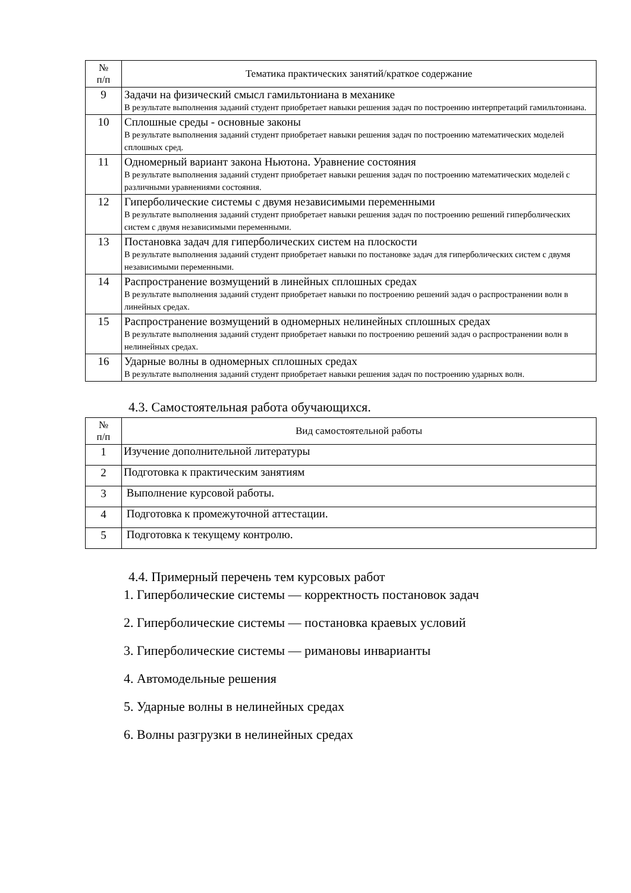| № п/п | Тематика практических занятий/краткое содержание |
| --- | --- |
| 9 | Задачи на физический смысл гамильтониана в механике В результате выполнения заданий студент приобретает навыки решения задач по построению интерпретаций гамильтониана. |
| 10 | Сплошные среды - основные законы В результате выполнения заданий студент приобретает навыки решения задач по построению математических моделей сплошных сред. |
| 11 | Одномерный вариант закона Ньютона. Уравнение состояния В результате выполнения заданий студент приобретает навыки решения задач по построению математических моделей с различными уравнениями состояния. |
| 12 | Гиперболические системы с двумя независимыми переменными В результате выполнения заданий студент приобретает навыки решения задач по построению решений гиперболических систем с двумя независимыми переменными. |
| 13 | Постановка задач для гиперболических систем на плоскости В результате выполнения заданий студент приобретает навыки по постановке задач для гиперболических систем с двумя независимыми переменными. |
| 14 | Распространение возмущений в линейных сплошных средах В результате выполнения заданий студент приобретает навыки по построению решений задач о распространении волн в линейных средах. |
| 15 | Распространение возмущений в одномерных нелинейных сплошных средах В результате выполнения заданий студент приобретает навыки по построению решений задач о распространении волн в нелинейных средах. |
| 16 | Ударные волны в одномерных сплошных средах В результате выполнения заданий студент приобретает навыки решения задач по построению ударных волн. |
4.3. Самостоятельная работа обучающихся.
| № п/п | Вид самостоятельной работы |
| --- | --- |
| 1 | Изучение дополнительной литературы |
| 2 | Подготовка к практическим занятиям |
| 3 | Выполнение курсовой работы. |
| 4 | Подготовка к промежуточной аттестации. |
| 5 | Подготовка к текущему контролю. |
4.4. Примерный перечень тем курсовых работ
1. Гиперболические системы — корректность постановок задач
2. Гиперболические системы — постановка краевых условий
3. Гиперболические системы — римановы инварианты
4. Автомодельные решения
5. Ударные волны в нелинейных средах
6. Волны разгрузки в нелинейных средах